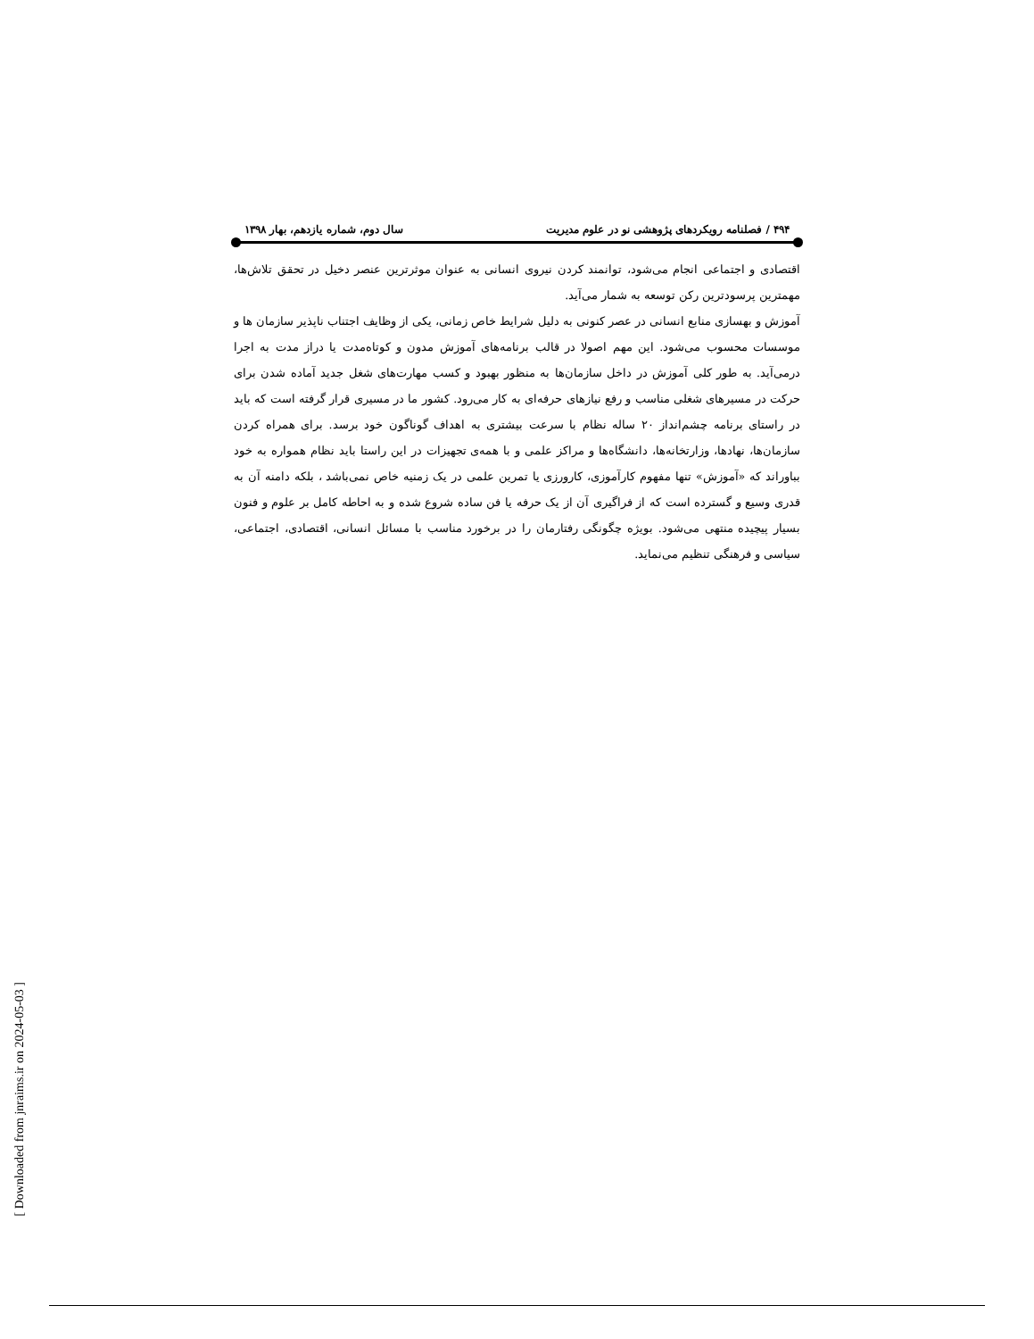۴۹۴ / فصلنامه رویکردهای پژوهشی نو در علوم مدیریت سال دوم، شماره یازدهم، بهار ۱۳۹۸
اقتصادی و اجتماعی انجام می‌شود، توانمند کردن نیروی انسانی به عنوان موثرترین عنصر دخیل در تحقق تلاش‌ها، مهمترین پرسودترین رکن توسعه به شمار می‌آید.
آموزش و بهسازی منابع انسانی در عصر کنونی به دلیل شرایط خاص زمانی، یکی از وظایف اجتناب ناپذیر سازمان ها و موسسات محسوب می‌شود. این مهم اصولا در قالب برنامه‌های آموزش مدون و کوتاه‌مدت یا دراز مدت به اجرا درمی‌آید. به طور کلی آموزش در داخل سازمان‌ها به منظور بهبود و کسب مهارت‌های شغل جدید آماده شدن برای حرکت در مسیرهای شغلی مناسب و رفع نیازهای حرفه‌ای به کار می‌رود. کشور ما در مسیری قرار گرفته است که باید در راستای برنامه چشم‌انداز ۲۰ ساله نظام با سرعت بیشتری به اهداف گوناگون خود برسد. برای همراه کردن سازمان‌ها، نهادها، وزارتخانه‌ها، دانشگاه‌ها و مراکز علمی و با همه‌ی تجهیزات در این راستا باید نظام همواره به خود بباوراند که «آموزش» تنها مفهوم کارآموزی، کارورزی یا تمرین علمی در یک زمنیه خاص نمی‌باشد ، بلکه دامنه آن به قدری وسیع و گسترده است که از فراگیری آن از یک حرفه یا فن ساده شروع شده و به احاطه کامل بر علوم و فنون بسیار پیچیده منتهی می‌شود. بویژه چگونگی رفتارمان را در برخورد مناسب با مسائل انسانی، اقتصادی، اجتماعی، سیاسی و فرهنگی تنظیم می‌نماید.
[ Downloaded from jnraims.ir on 2024-05-03 ]